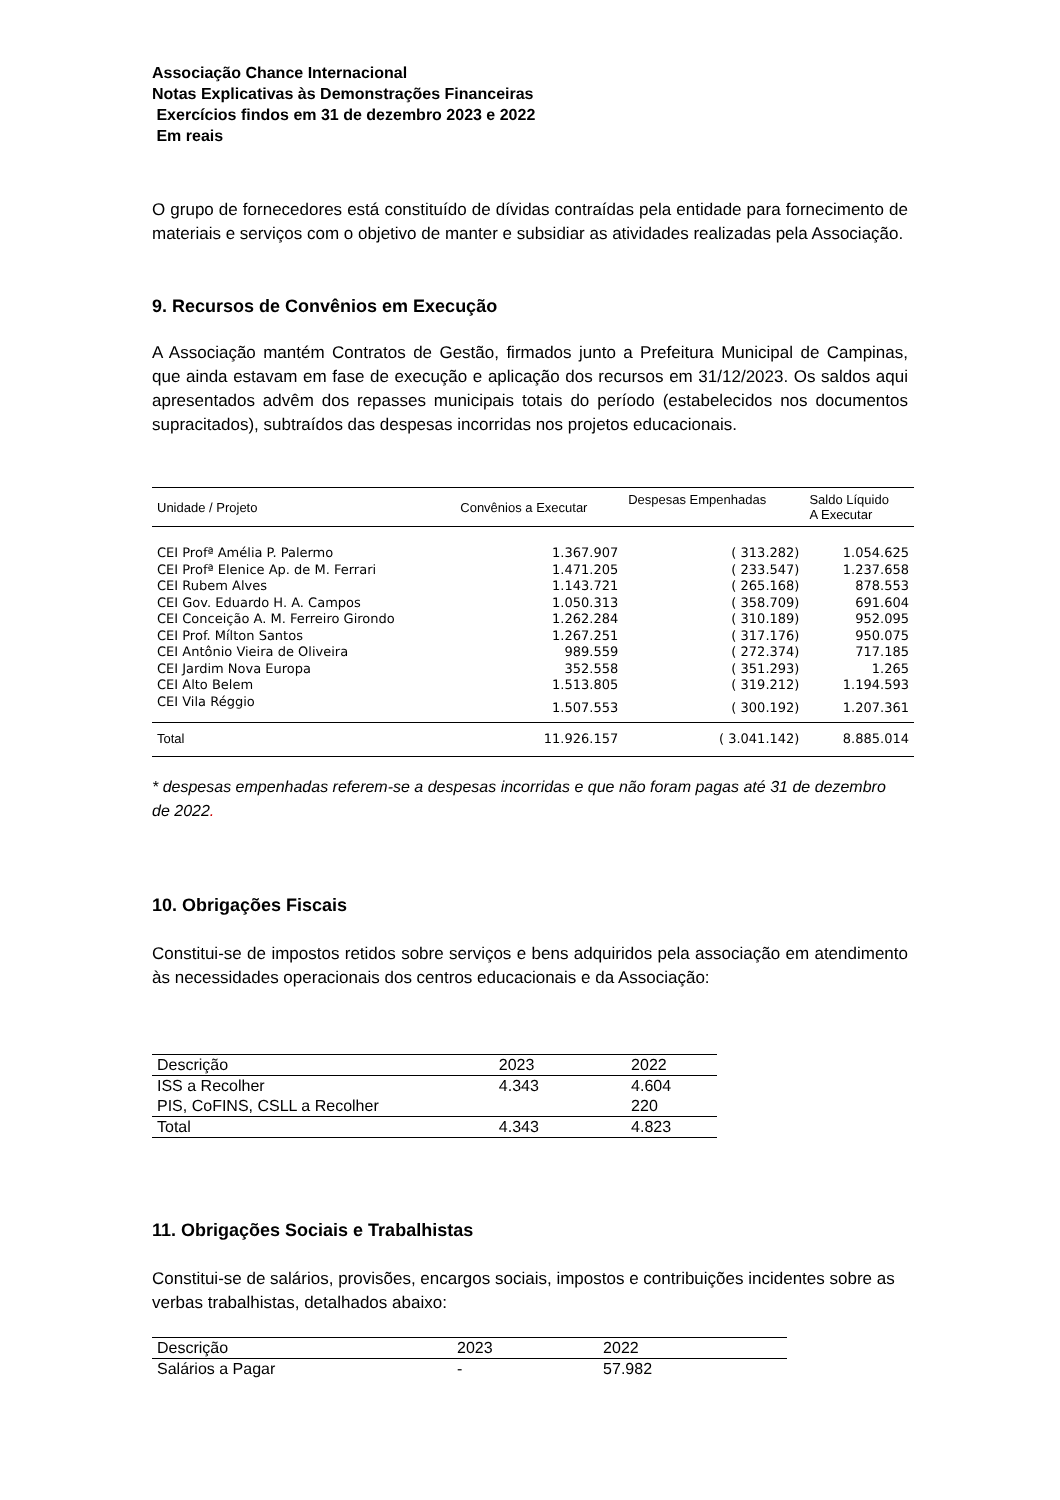Associação Chance Internacional
Notas Explicativas às Demonstrações Financeiras
Exercícios findos em 31 de dezembro 2023 e 2022
Em reais
O grupo de fornecedores está constituído de dívidas contraídas pela entidade para fornecimento de materiais e serviços com o objetivo de manter e subsidiar as atividades realizadas pela Associação.
9. Recursos de Convênios em Execução
A Associação mantém Contratos de Gestão, firmados junto a Prefeitura Municipal de Campinas, que ainda estavam em fase de execução e aplicação dos recursos em 31/12/2023. Os saldos aqui apresentados advêm dos repasses municipais totais do período (estabelecidos nos documentos supracitados), subtraídos das despesas incorridas nos projetos educacionais.
| Unidade / Projeto | Convênios a Executar | Despesas Empenhadas | Saldo Líquido A Executar |
| --- | --- | --- | --- |
| CEI Profª Amélia P. Palermo | 1.367.907 | ( 313.282) | 1.054.625 |
| CEI Profª Elenice Ap. de M. Ferrari | 1.471.205 | ( 233.547) | 1.237.658 |
| CEI Rubem Alves | 1.143.721 | ( 265.168) | 878.553 |
| CEI Gov. Eduardo H. A. Campos | 1.050.313 | ( 358.709) | 691.604 |
| CEI Conceição A. M. Ferreiro Girondo | 1.262.284 | ( 310.189) | 952.095 |
| CEI Prof. Mílton Santos | 1.267.251 | ( 317.176) | 950.075 |
| CEI Antônio Vieira de Oliveira | 989.559 | ( 272.374) | 717.185 |
| CEI Jardim Nova Europa | 352.558 | ( 351.293) | 1.265 |
| CEI Alto Belem | 1.513.805 | ( 319.212) | 1.194.593 |
| CEI Vila Réggio | 1.507.553 | ( 300.192) | 1.207.361 |
| Total | 11.926.157 | ( 3.041.142) | 8.885.014 |
* despesas empenhadas referem-se a despesas incorridas e que não foram pagas até 31 de dezembro de 2022.
10. Obrigações Fiscais
Constitui-se de impostos retidos sobre serviços e bens adquiridos pela associação em atendimento às necessidades operacionais dos centros educacionais e da Associação:
| Descrição | 2023 | 2022 |
| ISS a Recolher | 4.343 | 4.604 |
| PIS, CoFINS, CSLL a Recolher | | 220 |
| Total | 4.343 | 4.823 |
11. Obrigações Sociais e Trabalhistas
Constitui-se de salários, provisões, encargos sociais, impostos e contribuições incidentes sobre as verbas trabalhistas, detalhados abaixo:
| Descrição | 2023 | 2022 |
| Salários a Pagar | - | 57.982 |